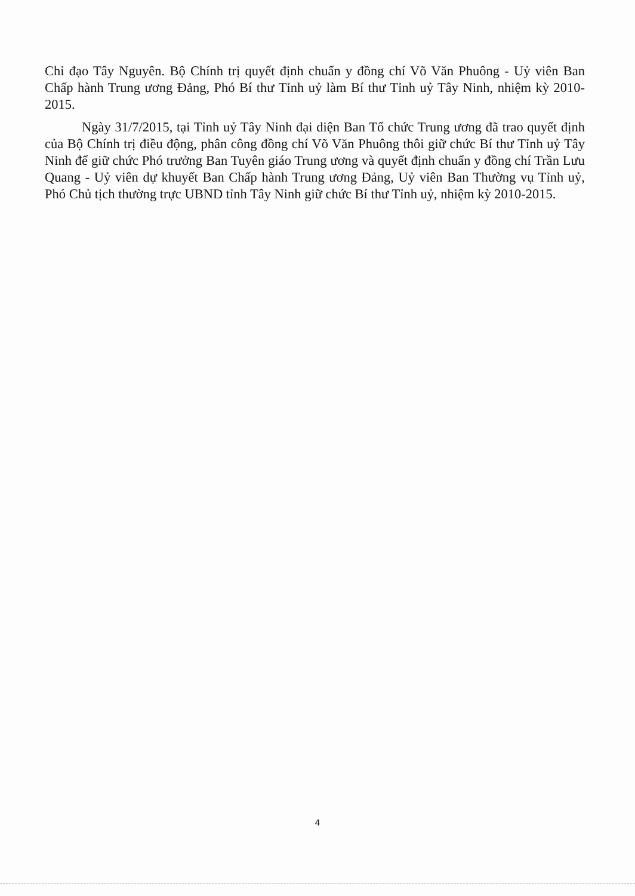Chỉ đạo Tây Nguyên. Bộ Chính trị quyết định chuẩn y đồng chí Võ Văn Phuông - Uỷ viên Ban Chấp hành Trung ương Đảng, Phó Bí thư Tỉnh uỷ làm Bí thư Tỉnh uỷ Tây Ninh, nhiệm kỳ 2010-2015.
Ngày 31/7/2015, tại Tỉnh uỷ Tây Ninh đại diện Ban Tổ chức Trung ương đã trao quyết định của Bộ Chính trị điều động, phân công đồng chí Võ Văn Phuông thôi giữ chức Bí thư Tỉnh uỷ Tây Ninh để giữ chức Phó trưởng Ban Tuyên giáo Trung ương và quyết định chuẩn y đồng chí Trần Lưu Quang - Uỷ viên dự khuyết Ban Chấp hành Trung ương Đảng, Uỷ viên Ban Thường vụ Tỉnh uỷ, Phó Chủ tịch thường trực UBND tỉnh Tây Ninh giữ chức Bí thư Tỉnh uỷ, nhiệm kỳ 2010-2015.
4